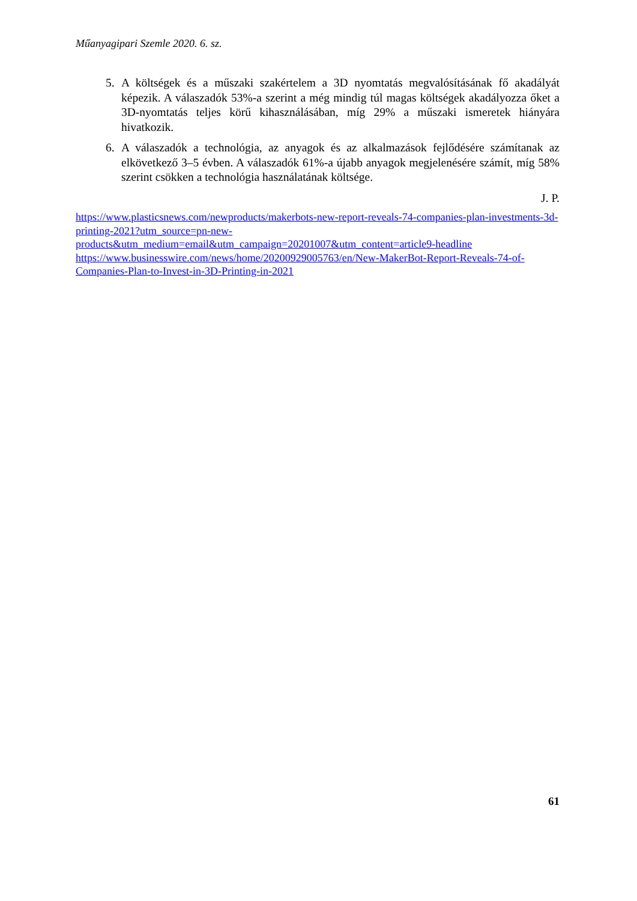Műanyagipari Szemle 2020. 6. sz.
5. A költségek és a műszaki szakértelem a 3D nyomtatás megvalósításának fő akadályát képezik. A válaszadók 53%-a szerint a még mindig túl magas költségek akadályozza őket a 3D-nyomtatás teljes körű kihasználásában, míg 29% a műszaki ismeretek hiányára hivatkozik.
6. A válaszadók a technológia, az anyagok és az alkalmazások fejlődésére számítanak az elkövetkező 3–5 évben. A válaszadók 61%-a újabb anyagok megjelenésére számít, míg 58% szerint csökken a technológia használatának költsége.
J. P.
https://www.plasticsnews.com/newproducts/makerbots-new-report-reveals-74-companies-plan-investments-3d-printing-2021?utm_source=pn-new-
products&utm_medium=email&utm_campaign=20201007&utm_content=article9-headline
https://www.businesswire.com/news/home/20200929005763/en/New-MakerBot-Report-Reveals-74-of-Companies-Plan-to-Invest-in-3D-Printing-in-2021
61